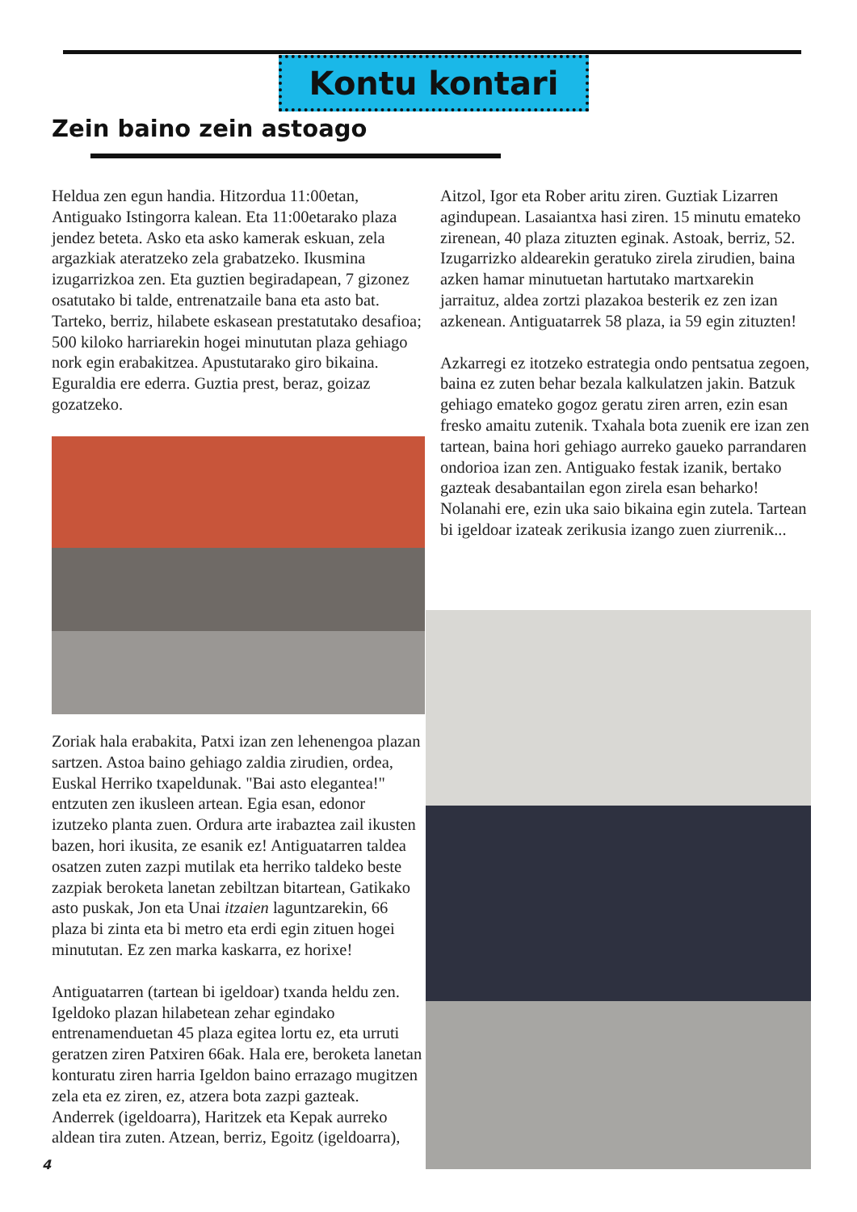Kontu kontari
Zein baino zein astoago
Heldua zen egun handia. Hitzordua 11:00etan, Antiguako Istingorra kalean. Eta 11:00etarako plaza jendez beteta. Asko eta asko kamerak eskuan, zela argazkiak ateratzeko zela grabatzeko. Ikusmina izugarrizkoa zen. Eta guztien begiradapean, 7 gizonez osatutako bi talde, entrenatzaile bana eta asto bat. Tarteko, berriz, hilabete eskasean prestatutako desafioa; 500 kiloko harriarekin hogei minututan plaza gehiago nork egin erabakitzea. Apustutarako giro bikaina. Eguraldia ere ederra. Guztia prest, beraz, goizaz gozatzeko.
Zoriak hala erabakita, Patxi izan zen lehenengoa plazan sartzen. Astoa baino gehiago zaldia zirudien, ordea, Euskal Herriko txapeldunak. "Bai asto elegantea!" entzuten zen ikusleen artean. Egia esan, edonor izutzeko planta zuen. Ordura arte irabaztea zail ikusten bazen, hori ikusita, ze esanik ez! Antiguatarren taldea osatzen zuten zazpi mutilak eta herriko taldeko beste zazpiak beroketa lanetan zebiltzan bitartean, Gatikako asto puskak, Jon eta Unai itzaien laguntzarekin, 66 plaza bi zinta eta bi metro eta erdi egin zituen hogei minututan. Ez zen marka kaskarra, ez horixe!
Antiguatarren (tartean bi igeldoar) txanda heldu zen. Igeldoko plazan hilabetean zehar egindako entrenamenduetan 45 plaza egitea lortu ez, eta urruti geratzen ziren Patxiren 66ak. Hala ere, beroketa lanetan konturatu ziren harria Igeldon baino errazago mugitzen zela eta ez ziren, ez, atzera bota zazpi gazteak. Anderrek (igeldoarra), Haritzek eta Kepak aurreko aldean tira zuten. Atzean, berriz, Egoitz (igeldoarra),
Aitzol, Igor eta Rober aritu ziren. Guztiak Lizarren agindupean. Lasaiantxa hasi ziren. 15 minutu emateko zirenean, 40 plaza zituzten eginak. Astoak, berriz, 52. Izugarrizko aldearekin geratuko zirela zirudien, baina azken hamar minutuetan hartutako martxarekin jarraituz, aldea zortzi plazakoa besterik ez zen izan azkenean. Antiguatarrek 58 plaza, ia 59 egin zituzten!
Azkarregi ez itotzeko estrategia ondo pentsatua zegoen, baina ez zuten behar bezala kalkulatzen jakin. Batzuk gehiago emateko gogoz geratu ziren arren, ezin esan fresko amaitu zutenik. Txahala bota zuenik ere izan zen tartean, baina hori gehiago aurreko gaueko parrandaren ondorioa izan zen. Antiguako festak izanik, bertako gazteak desabantailan egon zirela esan beharko! Nolanahi ere, ezin uka saio bikaina egin zutela. Tartean bi igeldoar izateak zerikusia izango zuen ziurrenik...
4